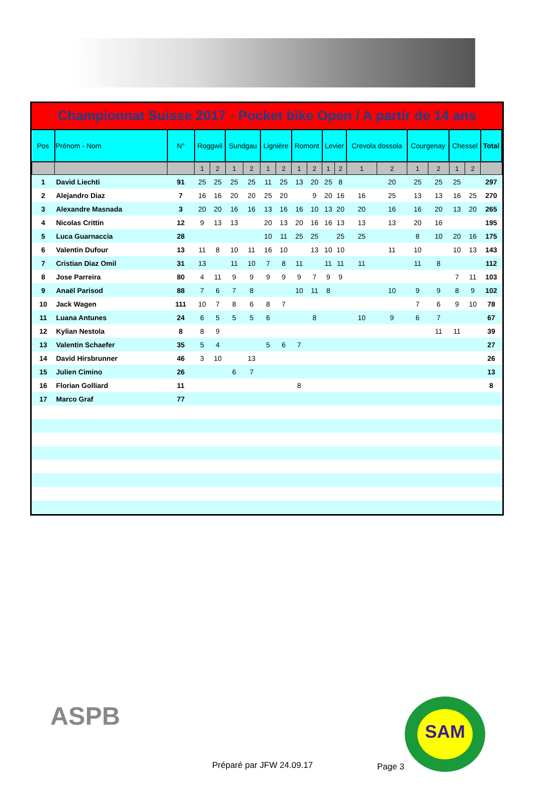Championnat Suisse 2017 - Pocket bike Open / A partir de 14 ans
| Pos | Prénom - Nom | N° | Roggwil | | Sundgau | | Lignière | | Romont | | Levier | | Crevola dossola | | Courgenay | | Chessel | | Total |
| --- | --- | --- | --- | --- | --- | --- | --- | --- | --- | --- | --- | --- | --- | --- | --- | --- | --- | --- | --- |
| | | | 1 | 2 | 1 | 2 | 1 | 2 | 1 | 2 | 1 | 2 | 1 | 2 | 1 | 2 | 1 | 2 | |
| 1 | David Liechti | 91 | 25 | 25 | 25 | 25 | 11 | 25 | 13 | 20 | 25 | 8 | | 20 | 25 | 25 | 25 | | 297 |
| 2 | Alejandro Diaz | 7 | 16 | 16 | 20 | 20 | 25 | 20 | | 9 | 20 | 16 | 16 | 25 | 13 | 13 | 16 | 25 | 270 |
| 3 | Alexandre Masnada | 3 | 20 | 20 | 16 | 16 | 13 | 16 | 16 | 10 | 13 | 20 | 20 | 16 | 16 | 20 | 13 | 20 | 265 |
| 4 | Nicolas Crittin | 12 | 9 | 13 | 13 | | 20 | 13 | 20 | 16 | 16 | 13 | 13 | 13 | 20 | 16 | | | 195 |
| 5 | Luca Guarnaccia | 28 | | | | | 10 | 11 | 25 | 25 | | 25 | 25 | | 8 | 10 | 20 | 16 | 175 |
| 6 | Valentin Dufour | 13 | 11 | 8 | 10 | 11 | 16 | 10 | | 13 | 10 | 10 | | 11 | 10 | | 10 | 13 | 143 |
| 7 | Cristian Diaz Omil | 31 | 13 | | 11 | 10 | 7 | 8 | 11 | | 11 | 11 | 11 | | 11 | 8 | | | 112 |
| 8 | Jose Parreira | 80 | 4 | 11 | 9 | 9 | 9 | 9 | 9 | 7 | 9 | 9 | | | | | 7 | 11 | 103 |
| 9 | Anaël Parisod | 88 | 7 | 6 | 7 | 8 | | | 10 | 11 | 8 | | | 10 | 9 | 9 | 8 | 9 | 102 |
| 10 | Jack Wagen | 111 | 10 | 7 | 8 | 6 | 8 | 7 | | | | | | | 7 | 6 | 9 | 10 | 78 |
| 11 | Luana Antunes | 24 | 6 | 5 | 5 | 5 | 6 | | | 8 | | | 10 | 9 | 6 | 7 | | | 67 |
| 12 | Kylian Nestola | 8 | 8 | 9 | | | | | | | | | | | | 11 | 11 | | 39 |
| 13 | Valentin Schaefer | 35 | 5 | 4 | | | 5 | 6 | 7 | | | | | | | | | | 27 |
| 14 | David Hirsbrunner | 46 | 3 | 10 | | 13 | | | | | | | | | | | | | 26 |
| 15 | Julien Cimino | 26 | | | 6 | 7 | | | | | | | | | | | | | 13 |
| 16 | Florian Golliard | 11 | | | | | | | 8 | | | | | | | | | | 8 |
| 17 | Marco Graf | 77 | | | | | | | | | | | | | | | | | |
ASPB
Préparé par JFW 24.09.17 Page 3
SAM